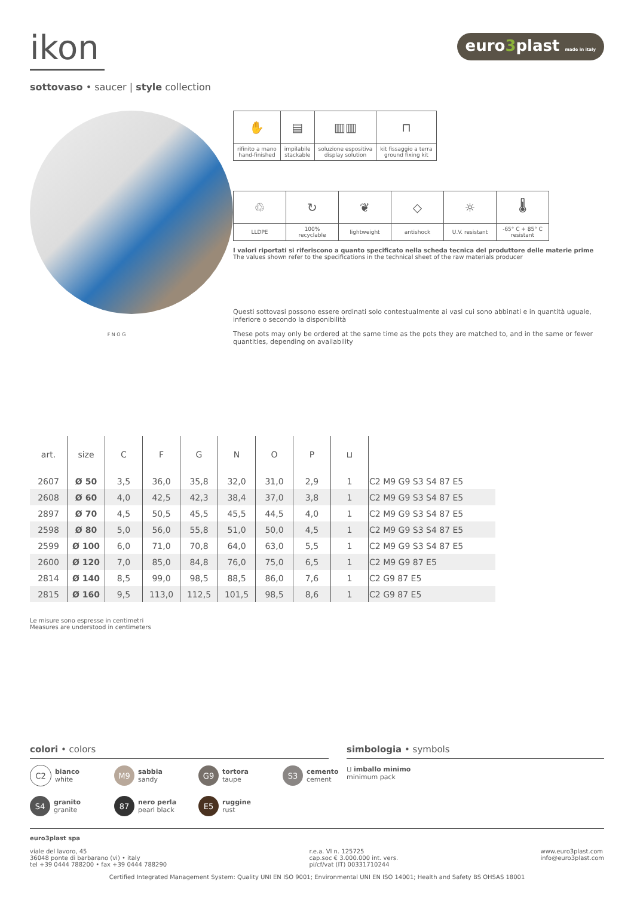ikon
sottovaso • saucer | style collection
euro3plast made in italy
F N O G
| ✋ | ▤ | ▥▥ | ⊓ |
| rifinito a mano hand-finished | impilabile stackable | soluzione espositiva display solution | kit fissaggio a terra ground fixing kit |
| ♲ | ↻ | ❦ | ◇ | ☼ | 🌡 |
| LLDPE | 100% recyclable | lightweight | antishock | U.V. resistant | -65° C + 85° C resistant |
I valori riportati si riferiscono a quanto specificato nella scheda tecnica del produttore delle materie prime
The values shown refer to the specifications in the technical sheet of the raw materials producer
Questi sottovasi possono essere ordinati solo contestualmente ai vasi cui sono abbinati e in quantità uguale, inferiore o secondo la disponibilità
These pots may only be ordered at the same time as the pots they are matched to, and in the same or fewer quantities, depending on availability
| art. | size | C | F | G | N | O | P | ⊔ | |
| --- | --- | --- | --- | --- | --- | --- | --- | --- | --- |
| 2607 | Ø 50 | 3,5 | 36,0 | 35,8 | 32,0 | 31,0 | 2,9 | 1 | C2 M9 G9 S3 S4 87 E5 |
| 2608 | Ø 60 | 4,0 | 42,5 | 42,3 | 38,4 | 37,0 | 3,8 | 1 | C2 M9 G9 S3 S4 87 E5 |
| 2897 | Ø 70 | 4,5 | 50,5 | 45,5 | 45,5 | 44,5 | 4,0 | 1 | C2 M9 G9 S3 S4 87 E5 |
| 2598 | Ø 80 | 5,0 | 56,0 | 55,8 | 51,0 | 50,0 | 4,5 | 1 | C2 M9 G9 S3 S4 87 E5 |
| 2599 | Ø 100 | 6,0 | 71,0 | 70,8 | 64,0 | 63,0 | 5,5 | 1 | C2 M9 G9 S3 S4 87 E5 |
| 2600 | Ø 120 | 7,0 | 85,0 | 84,8 | 76,0 | 75,0 | 6,5 | 1 | C2 M9 G9 87 E5 |
| 2814 | Ø 140 | 8,5 | 99,0 | 98,5 | 88,5 | 86,0 | 7,6 | 1 | C2 G9 87 E5 |
| 2815 | Ø 160 | 9,5 | 113,0 | 112,5 | 101,5 | 98,5 | 8,6 | 1 | C2 G9 87 E5 |
Le misure sono espresse in centimetri
Measures are understood in centimeters
colori • colors
C2 bianco
white
M9 sabbia
sandy
G9 tortora
taupe
S3 cemento
cement
S4 granito
granite
87 nero perla
pearl black
E5 ruggine
rust
simbologia • symbols
⊔ imballo minimo
minimum pack
euro3plast spa
viale del lavoro, 45
36048 ponte di barbarano (vi) • italy
tel +39 0444 788200 • fax +39 0444 788290
r.e.a. VI n. 125725
cap.soc € 3.000.000 int. vers.
pi/cf/vat (IT) 00331710244
www.euro3plast.com
info@euro3plast.com
Certified Integrated Management System: Quality UNI EN ISO 9001; Environmental UNI EN ISO 14001; Health and Safety BS OHSAS 18001